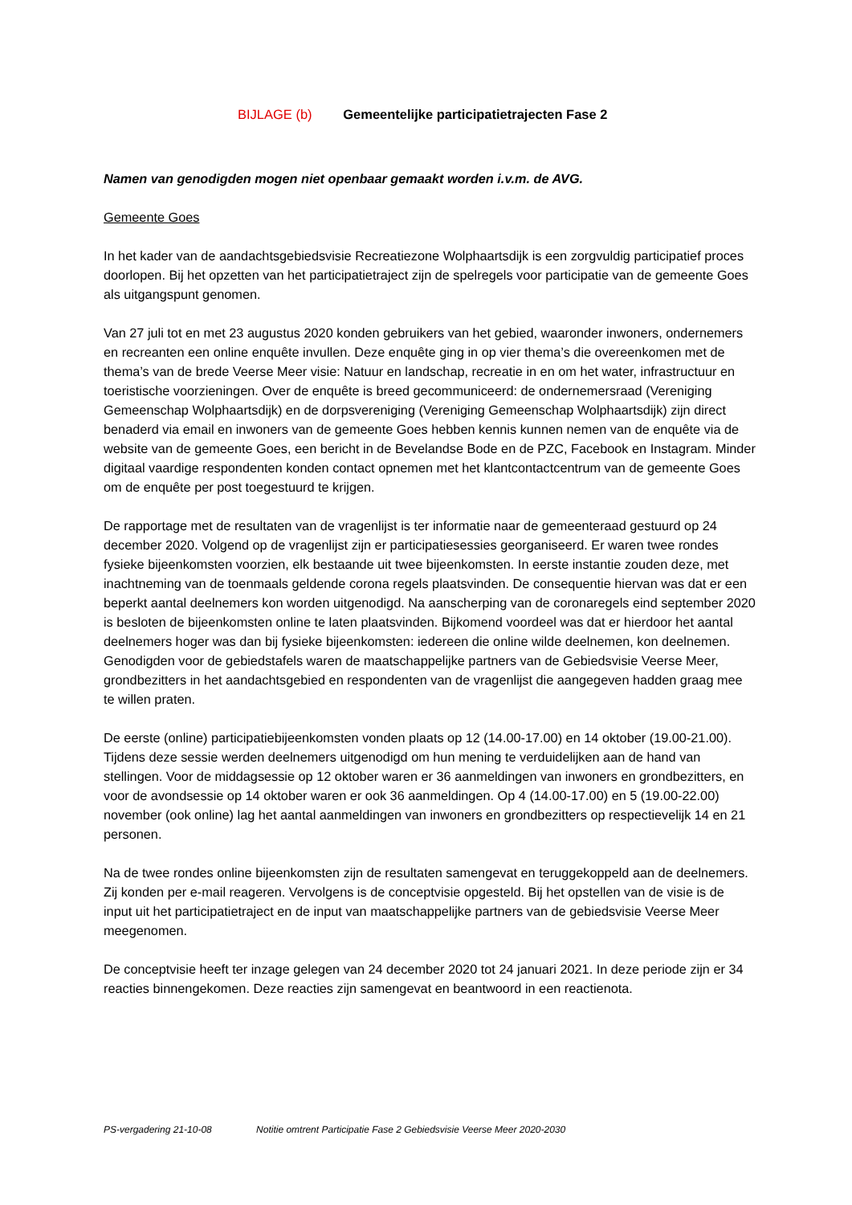BIJLAGE (b) Gemeentelijke participatietrajecten Fase 2
Namen van genodigden mogen niet openbaar gemaakt worden i.v.m. de AVG.
Gemeente Goes
In het kader van de aandachtsgebiedsvisie Recreatiezone Wolphaartsdijk is een zorgvuldig participatief proces doorlopen. Bij het opzetten van het participatietraject zijn de spelregels voor participatie van de gemeente Goes als uitgangspunt genomen.
Van 27 juli tot en met 23 augustus 2020 konden gebruikers van het gebied, waaronder inwoners, ondernemers en recreanten een online enquête invullen. Deze enquête ging in op vier thema’s die overeenkomen met de thema’s van de brede Veerse Meer visie: Natuur en landschap, recreatie in en om het water, infrastructuur en toeristische voorzieningen. Over de enquête is breed gecommuniceerd: de ondernemersraad (Vereniging Gemeenschap Wolphaartsdijk) en de dorpsvereniging (Vereniging Gemeenschap Wolphaartsdijk) zijn direct benaderd via email en inwoners van de gemeente Goes hebben kennis kunnen nemen van de enquête via de website van de gemeente Goes, een bericht in de Bevelandse Bode en de PZC, Facebook en Instagram. Minder digitaal vaardige respondenten konden contact opnemen met het klantcontactcentrum van de gemeente Goes om de enquête per post toegestuurd te krijgen.
De rapportage met de resultaten van de vragenlijst is ter informatie naar de gemeenteraad gestuurd op 24 december 2020. Volgend op de vragenlijst zijn er participatiesessies georganiseerd. Er waren twee rondes fysieke bijeenkomsten voorzien, elk bestaande uit twee bijeenkomsten. In eerste instantie zouden deze, met inachtneming van de toenmaals geldende corona regels plaatsvinden. De consequentie hiervan was dat er een beperkt aantal deelnemers kon worden uitgenodigd. Na aanscherping van de coronaregels eind september 2020 is besloten de bijeenkomsten online te laten plaatsvinden. Bijkomend voordeel was dat er hierdoor het aantal deelnemers hoger was dan bij fysieke bijeenkomsten: iedereen die online wilde deelnemen, kon deelnemen. Genodigden voor de gebiedstafels waren de maatschappelijke partners van de Gebiedsvisie Veerse Meer, grondbezitters in het aandachtsgebied en respondenten van de vragenlijst die aangegeven hadden graag mee te willen praten.
De eerste (online) participatiebijeenkomsten vonden plaats op 12 (14.00-17.00) en 14 oktober (19.00-21.00). Tijdens deze sessie werden deelnemers uitgenodigd om hun mening te verduidelijken aan de hand van stellingen. Voor de middagsessie op 12 oktober waren er 36 aanmeldingen van inwoners en grondbezitters, en voor de avondsessie op 14 oktober waren er ook 36 aanmeldingen. Op 4 (14.00-17.00) en 5 (19.00-22.00) november (ook online) lag het aantal aanmeldingen van inwoners en grondbezitters op respectievelijk 14 en 21 personen.
Na de twee rondes online bijeenkomsten zijn de resultaten samengevat en teruggekoppeld aan de deelnemers. Zij konden per e-mail reageren. Vervolgens is de conceptvisie opgesteld. Bij het opstellen van de visie is de input uit het participatietraject en de input van maatschappelijke partners van de gebiedsvisie Veerse Meer meegenomen.
De conceptvisie heeft ter inzage gelegen van 24 december 2020 tot 24 januari 2021. In deze periode zijn er 34 reacties binnengekomen. Deze reacties zijn samengevat en beantwoord in een reactienota.
PS-vergadering 21-10-08 Notitie omtrent Participatie Fase 2 Gebiedsvisie Veerse Meer 2020-2030